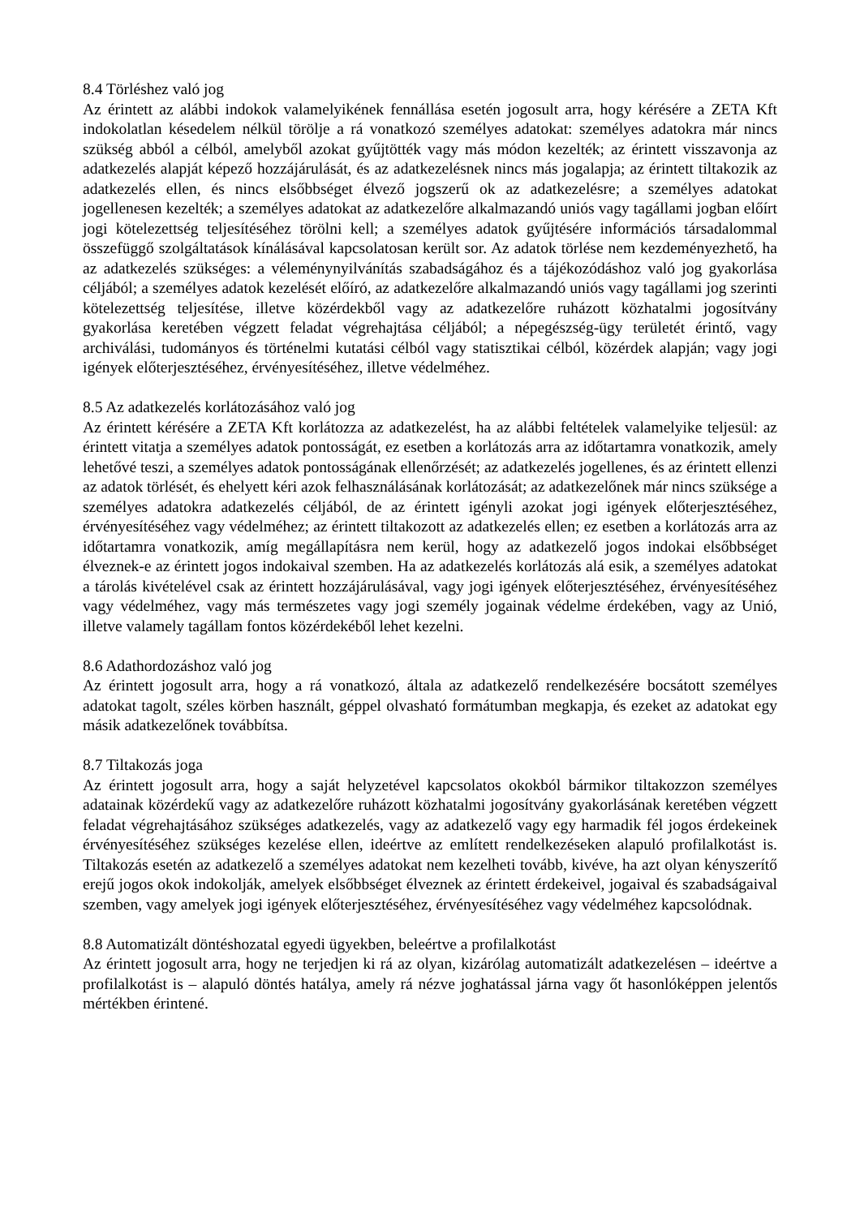8.4 Törléshez való jog
Az érintett az alábbi indokok valamelyikének fennállása esetén jogosult arra, hogy kérésére a ZETA Kft indokolatlan késedelem nélkül törölje a rá vonatkozó személyes adatokat: személyes adatokra már nincs szükség abból a célból, amelyből azokat gyűjtötték vagy más módon kezelték; az érintett visszavonja az adatkezelés alapját képező hozzájárulását, és az adatkezelésnek nincs más jogalapja; az érintett tiltakozik az adatkezelés ellen, és nincs elsőbbséget élvező jogszerű ok az adatkezelésre; a személyes adatokat jogellenesen kezelték; a személyes adatokat az adatkezelőre alkalmazandó uniós vagy tagállami jogban előírt jogi kötelezettség teljesítéséhez törölni kell; a személyes adatok gyűjtésére információs társadalommal összefüggő szolgáltatások kínálásával kapcsolatosan került sor. Az adatok törlése nem kezdeményezhető, ha az adatkezelés szükséges: a véleménynyilvánítás szabadságához és a tájékozódáshoz való jog gyakorlása céljából; a személyes adatok kezelését előíró, az adatkezelőre alkalmazandó uniós vagy tagállami jog szerinti kötelezettség teljesítése, illetve közérdekből vagy az adatkezelőre ruházott közhatalmi jogosítvány gyakorlása keretében végzett feladat végrehajtása céljából; a népegészség-ügy területét érintő, vagy archiválási, tudományos és történelmi kutatási célból vagy statisztikai célból, közérdek alapján; vagy jogi igények előterjesztéséhez, érvényesítéséhez, illetve védelméhez.
8.5 Az adatkezelés korlátozásához való jog
Az érintett kérésére a ZETA Kft korlátozza az adatkezelést, ha az alábbi feltételek valamelyike teljesül: az érintett vitatja a személyes adatok pontosságát, ez esetben a korlátozás arra az időtartamra vonatkozik, amely lehetővé teszi, a személyes adatok pontosságának ellenőrzését; az adatkezelés jogellenes, és az érintett ellenzi az adatok törlését, és ehelyett kéri azok felhasználásának korlátozását; az adatkezelőnek már nincs szüksége a személyes adatokra adatkezelés céljából, de az érintett igényli azokat jogi igények előterjesztéséhez, érvényesítéséhez vagy védelméhez; az érintett tiltakozott az adatkezelés ellen; ez esetben a korlátozás arra az időtartamra vonatkozik, amíg megállapításra nem kerül, hogy az adatkezelő jogos indokai elsőbbséget élveznek-e az érintett jogos indokaival szemben. Ha az adatkezelés korlátozás alá esik, a személyes adatokat a tárolás kivételével csak az érintett hozzájárulásával, vagy jogi igények előterjesztéséhez, érvényesítéséhez vagy védelméhez, vagy más természetes vagy jogi személy jogainak védelme érdekében, vagy az Unió, illetve valamely tagállam fontos közérdekéből lehet kezelni.
8.6 Adathordozáshoz való jog
Az érintett jogosult arra, hogy a rá vonatkozó, általa az adatkezelő rendelkezésére bocsátott személyes adatokat tagolt, széles körben használt, géppel olvasható formátumban megkapja, és ezeket az adatokat egy másik adatkezelőnek továbbítsa.
8.7 Tiltakozás joga
Az érintett jogosult arra, hogy a saját helyzetével kapcsolatos okokból bármikor tiltakozzon személyes adatainak közérdekű vagy az adatkezelőre ruházott közhatalmi jogosítvány gyakorlásának keretében végzett feladat végrehajtásához szükséges adatkezelés, vagy az adatkezelő vagy egy harmadik fél jogos érdekeinek érvényesítéséhez szükséges kezelése ellen, ideértve az említett rendelkezéseken alapuló profilalkotást is. Tiltakozás esetén az adatkezelő a személyes adatokat nem kezelheti tovább, kivéve, ha azt olyan kényszerítő erejű jogos okok indokolják, amelyek elsőbbséget élveznek az érintett érdekeivel, jogaival és szabadságaival szemben, vagy amelyek jogi igények előterjesztéséhez, érvényesítéséhez vagy védelméhez kapcsolódnak.
8.8 Automatizált döntéshozatal egyedi ügyekben, beleértve a profilalkotást
Az érintett jogosult arra, hogy ne terjedjen ki rá az olyan, kizárólag automatizált adatkezelésen – ideértve a profilalkotást is – alapuló döntés hatálya, amely rá nézve joghatással járna vagy őt hasonlóképpen jelentős mértékben érintené.